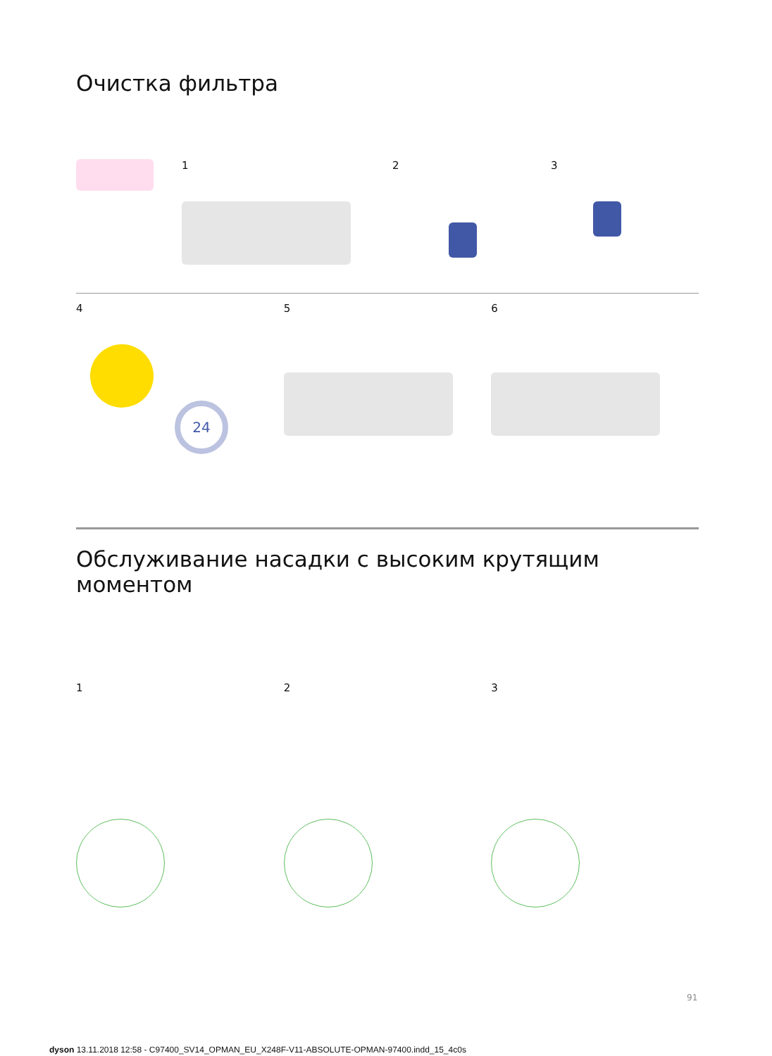Очистка фильтра
1 2 3
4
24
5 6
Обслуживание насадки с высоким крутящим моментом
1 2 3
91
dyson 13.11.2018 12:58 - C97400_SV14_OPMAN_EU_X248F-V11-ABSOLUTE-OPMAN-97400.indd_15_4c0s